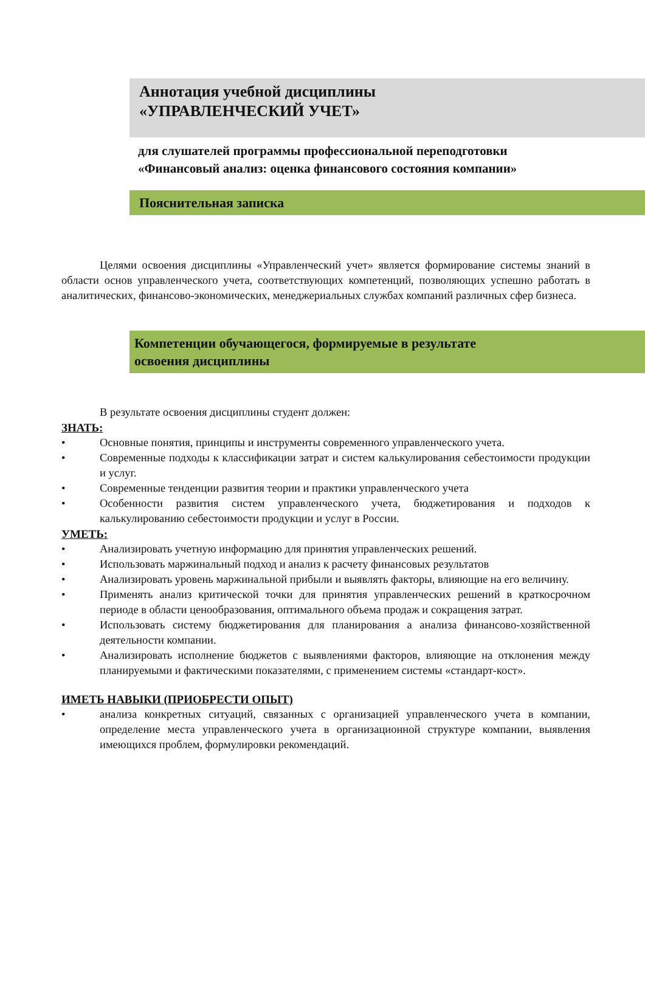Аннотация учебной дисциплины
«УПРАВЛЕНЧЕСКИЙ УЧЕТ»
для слушателей программы профессиональной переподготовки
«Финансовый анализ: оценка финансового состояния компании»
Пояснительная записка
Целями освоения дисциплины «Управленческий учет» является формирование системы знаний в области основ управленческого учета, соответствующих компетенций, позволяющих успешно работать в аналитических, финансово-экономических, менеджериальных службах компаний различных сфер бизнеса.
Компетенции обучающегося, формируемые в результате
освоения дисциплины
В результате освоения дисциплины студент должен:
ЗНАТЬ:
Основные понятия, принципы и инструменты современного управленческого учета.
Современные подходы к классификации затрат и систем калькулирования себестоимости продукции и услуг.
Современные тенденции развития теории и практики управленческого учета
Особенности развития систем управленческого учета, бюджетирования и подходов к калькулированию себестоимости продукции и услуг в России.
УМЕТЬ:
Анализировать учетную информацию для принятия управленческих решений.
Использовать маржинальный подход и анализ к расчету финансовых результатов
Анализировать уровень маржинальной прибыли и выявлять факторы, влияющие на его величину.
Применять анализ критической точки для принятия управленческих решений в краткосрочном периоде в области ценообразования, оптимального объема продаж и сокращения затрат.
Использовать систему бюджетирования для планирования а анализа финансово-хозяйственной деятельности компании.
Анализировать исполнение бюджетов с выявлениями факторов, влияющие на отклонения между планируемыми и фактическими показателями, с применением системы «стандарт-кост».
ИМЕТЬ НАВЫКИ (ПРИОБРЕСТИ ОПЫТ)
анализа конкретных ситуаций, связанных с организацией управленческого учета в компании, определение места управленческого учета в организационной структуре компании, выявления имеющихся проблем, формулировки рекомендаций.